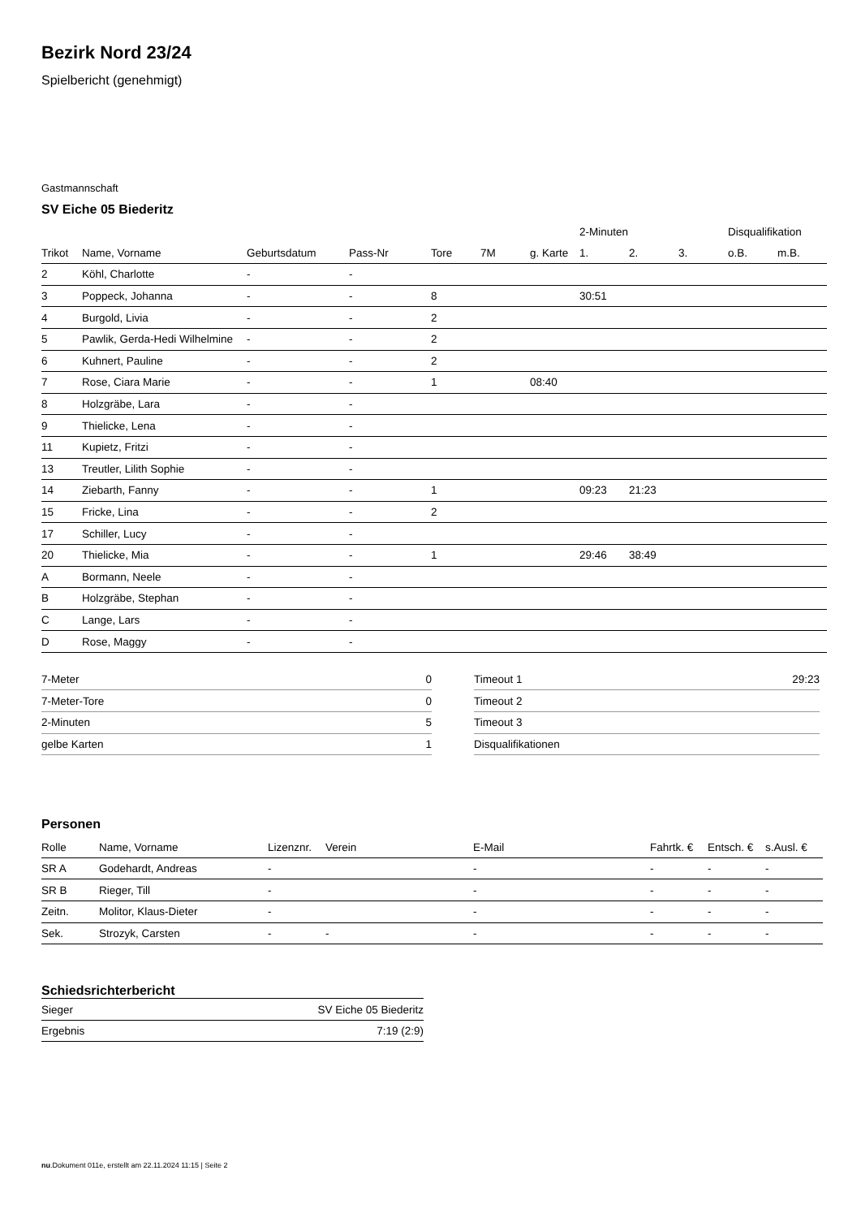Bezirk Nord 23/24
Spielbericht (genehmigt)
Gastmannschaft
SV Eiche 05 Biederitz
| | | | | | | | 2-Minuten | | | Disqualifikation | |
| --- | --- | --- | --- | --- | --- | --- | --- | --- | --- | --- | --- |
| Trikot | Name, Vorname | Geburtsdatum | Pass-Nr | Tore | 7M | g. Karte | 1. | 2. | 3. | o.B. | m.B. |
| 2 | Köhl, Charlotte | - | - | | | | | | | | |
| 3 | Poppeck, Johanna | - | - | 8 | | | 30:51 | | | | |
| 4 | Burgold, Livia | - | - | 2 | | | | | | | |
| 5 | Pawlik, Gerda-Hedi Wilhelmine | - | - | 2 | | | | | | | |
| 6 | Kuhnert, Pauline | - | - | 2 | | | | | | | |
| 7 | Rose, Ciara Marie | - | - | 1 | | 08:40 | | | | | |
| 8 | Holzgräbe, Lara | - | - | | | | | | | | |
| 9 | Thielicke, Lena | - | - | | | | | | | | |
| 11 | Kupietz, Fritzi | - | - | | | | | | | | |
| 13 | Treutler, Lilith Sophie | - | - | | | | | | | | |
| 14 | Ziebarth, Fanny | - | - | 1 | | | 09:23 | 21:23 | | | |
| 15 | Fricke, Lina | - | - | 2 | | | | | | | |
| 17 | Schiller, Lucy | - | - | | | | | | | | |
| 20 | Thielicke, Mia | - | - | 1 | | | 29:46 | 38:49 | | | |
| A | Bormann, Neele | - | - | | | | | | | | |
| B | Holzgräbe, Stephan | - | - | | | | | | | | |
| C | Lange, Lars | - | - | | | | | | | | |
| D | Rose, Maggy | - | - | | | | | | | | |
| 7-Meter | 0 |
| 7-Meter-Tore | 0 |
| 2-Minuten | 5 |
| gelbe Karten | 1 |
| Timeout 1 | 29:23 |
| Timeout 2 | |
| Timeout 3 | |
| Disqualifikationen | |
Personen
| Rolle | Name, Vorname | Lizenznr. | Verein | E-Mail | Fahrtk. € | Entsch. € | s.Ausl. € |
| --- | --- | --- | --- | --- | --- | --- | --- |
| SR A | Godehardt, Andreas | - | | - | - | - | - |
| SR B | Rieger, Till | - | | - | - | - | - |
| Zeitn. | Molitor, Klaus-Dieter | - | | - | - | - | - |
| Sek. | Strozyk, Carsten | - | - | - | - | - | - |
Schiedsrichterbericht
| Sieger | SV Eiche 05 Biederitz |
| Ergebnis | 7:19 (2:9) |
nu.Dokument 011e, erstellt am 22.11.2024 11:15 | Seite 2